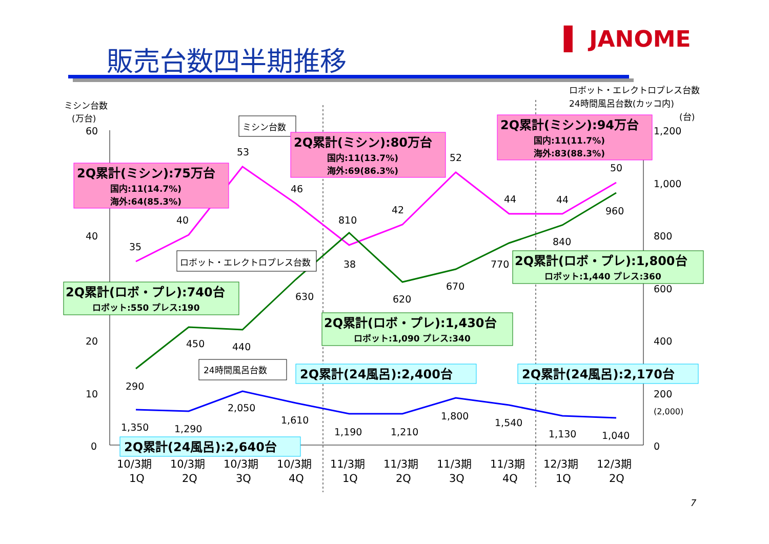販売台数四半期推移
▌ JANOME
ミシン台数
(万台)
60
40
20
10
0
ロボット・エレクトロプレス台数
24時間風呂台数(カッコ内)
(台)
1,200
1,000
800
600
400
200
(2,000)
0
35
40
53
46
38
42
52
44
44
50
290
450
440
630
810
620
670
770
840
960
1,350
1,290
2,050
1,610
1,190
1,210
1,800
1,540
1,130
1,040
10/3期
1Q
10/3期
2Q
10/3期
3Q
10/3期
4Q
11/3期
1Q
11/3期
2Q
11/3期
3Q
11/3期
4Q
12/3期
1Q
12/3期
2Q
ミシン台数
ロボット・エレクトロプレス台数
24時間風呂台数
2Q累計(ミシン):75万台
国内:11(14.7%)
海外:64(85.3%)
2Q累計(ミシン):80万台
国内:11(13.7%)
海外:69(86.3%)
2Q累計(ミシン):94万台
国内:11(11.7%)
海外:83(88.3%)
2Q累計(ロボ・プレ):740台
ロボット:550 プレス:190
2Q累計(ロボ・プレ):1,430台
ロボット:1,090 プレス:340
2Q累計(ロボ・プレ):1,800台
ロボット:1,440 プレス:360
2Q累計(24風呂):2,640台
2Q累計(24風呂):2,400台
2Q累計(24風呂):2,170台
7